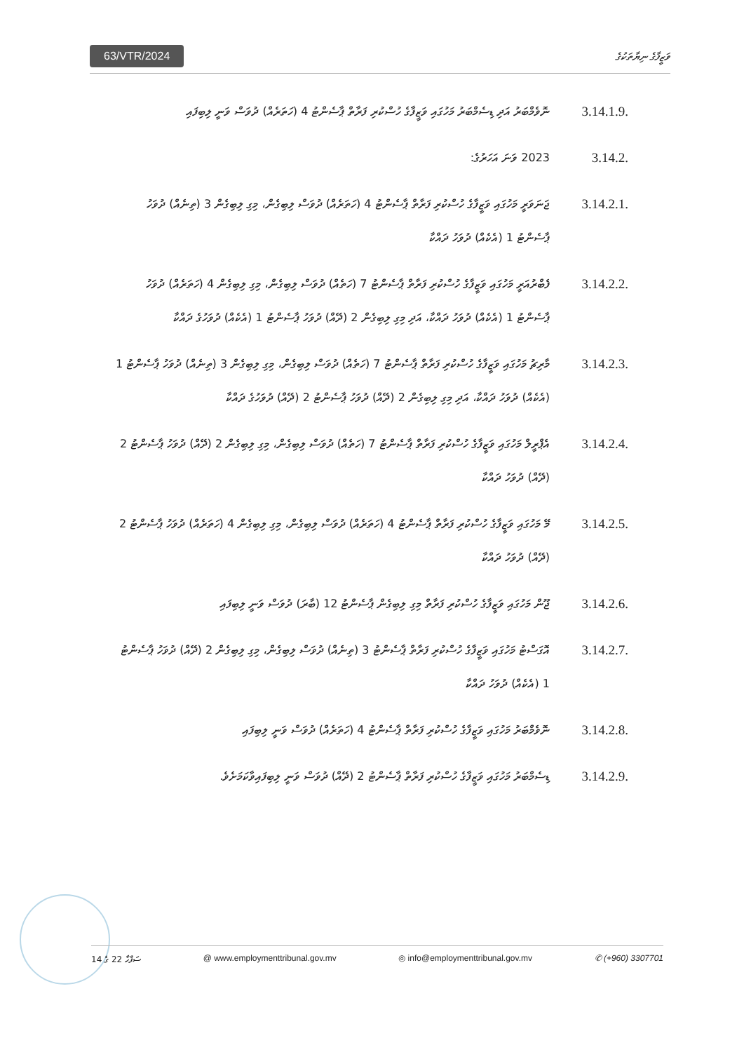63/VTR/2024 ވަޒީފާގެ ނިޔާތަކުގެ
3.14.1.9.
ނޮވެމްބަރު އަދި ޑިސެމްބަރު މަހުގައި ވަޒީފާގެ ހުސްކުރި ފަރާތް ޕާސެންޓު 4 (ހަތަރެއް) ދުވަސް ވަނީ ލިބިފައި
3.14.2.
2023 ވަނަ އަހަރުގެ:
3.14.2.1.
ޖަނަވަރީ މަހުގައި ވަޒީފާގެ ހުސްކުރި ފަރާތް ޕާސެންޓު 4 (ހަތަރެއް) ދުވަސް ލިބިގެން، މިގި ލިބިގެން 3 (ތިނެއް) ދުވަހު ޕާސެންޓު 1 (އެކެއް) ދުވަހު ދައްކާ
3.14.2.2.
ފެބްރުއަރީ މަހުގައި ވަޒީފާގެ ހުސްކުރި ފަރާތް ޕާސެންޓު 7 (ހަތެއް) ދުވަސް ލިބިގެން، މިގި ލިބިގެން 4 (ހަތަރެއް) ދުވަހު ޕާސެންޓު 1 (އެކެއް) ދުވަހު ދައްކާ، އަދި މިގި ލިބިގެން 2 (ދޭއް) ދުވަހު ޕާސެންޓު 1 (އެކެއް) ދުވަހުގެ ދައްކާ
3.14.2.3.
މާރިޗު މަހުގައި ވަޒީފާގެ ހުސްކުރި ފަރާތް ޕާސެންޓު 7 (ހަތެއް) ދުވަސް ލިބިގެން، މިގި ލިބިގެން 3 (ތިނެއް) ދުވަހު ޕާސެންޓު 1 (އެކެއް) ދުވަހު ދައްކާ، އަދި މިގި ލިބިގެން 2 (ދޭއް) ދުވަހު ޕާސެންޓު 2 (ދޭއް) ދުވަހުގެ ދައްކާ
3.14.2.4.
އެޕްރީލް މަހުގައި ވަޒީފާގެ ހުސްކުރި ފަރާތް ޕާސެންޓު 7 (ހަތެއް) ދުވަސް ލިބިގެން، މިގި ލިބިގެން 2 (ދޭއް) ދުވަހު ޕާސެންޓު 2 (ދޭއް) ދުވަހު ދައްކާ
3.14.2.5.
މޭ މަހުގައި ވަޒީފާގެ ހުސްކުރި ފަރާތް ޕާސެންޓު 4 (ހަތަރެއް) ދުވަސް ލިބިގެން، މިގި ލިބިގެން 4 (ހަތަރެއް) ދުވަހު ޕާސެންޓު 2 (ދޭއް) ދުވަހު ދައްކާ
3.14.2.6.
ޖޫން މަހުގައި ވަޒީފާގެ ހުސްކުރި ފަރާތް މިގި ލިބިގެން ޕާސެންޓު 12 (ބާރަ) ދުވަސް ވަނީ ލިބިފައި
3.14.2.7.
އޮގަސްޓު މަހުގައި ވަޒީފާގެ ހުސްކުރި ފަރާތް ޕާސެންޓު 3 (ތިނެއް) ދުވަސް ލިބިގެން، މިގި ލިބިގެން 2 (ދޭއް) ދުވަހު ޕާސެންޓު 1 (އެކެއް) ދުވަހު ދައްކާ
3.14.2.8.
ނޮވެމްބަރު މަހުގައި ވަޒީފާގެ ހުސްކުރި ފަރާތް ޕާސެންޓު 4 (ހަތަރެއް) ދުވަސް ވަނީ ލިބިފައި
3.14.2.9.
ޑިސެމްބަރު މަހުގައި ވަޒީފާގެ ހުސްކުރި ފަރާތް ޕާސެންޓު 2 (ދޭއް) ދުވަސް ވަނީ ލިބިފައިވާކަމަށެވެ.
ސަފްހާ 22 ގެ 14 @ www.employmenttribunal.gov.mv ◎ info@employmenttribunal.gov.mv ✆ (+960) 3307701